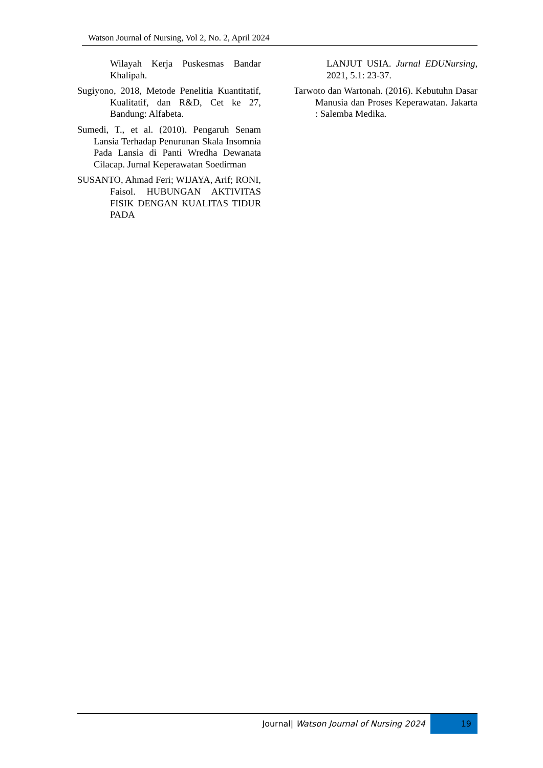Watson Journal of Nursing, Vol 2, No. 2, April 2024
Wilayah Kerja Puskesmas Bandar Khalipah.
Sugiyono, 2018, Metode Penelitia Kuantitatif, Kualitatif, dan R&D, Cet ke 27, Bandung: Alfabeta.
Sumedi, T., et al. (2010). Pengaruh Senam Lansia Terhadap Penurunan Skala Insomnia Pada Lansia di Panti Wredha Dewanata Cilacap. Jurnal Keperawatan Soedirman
SUSANTO, Ahmad Feri; WIJAYA, Arif; RONI, Faisol. HUBUNGAN AKTIVITAS FISIK DENGAN KUALITAS TIDUR PADA
LANJUT USIA. Jurnal EDUNursing, 2021, 5.1: 23-37.
Tarwoto dan Wartonah. (2016). Kebutuhn Dasar Manusia dan Proses Keperawatan. Jakarta : Salemba Medika.
Journal| Watson Journal of Nursing 2024 19